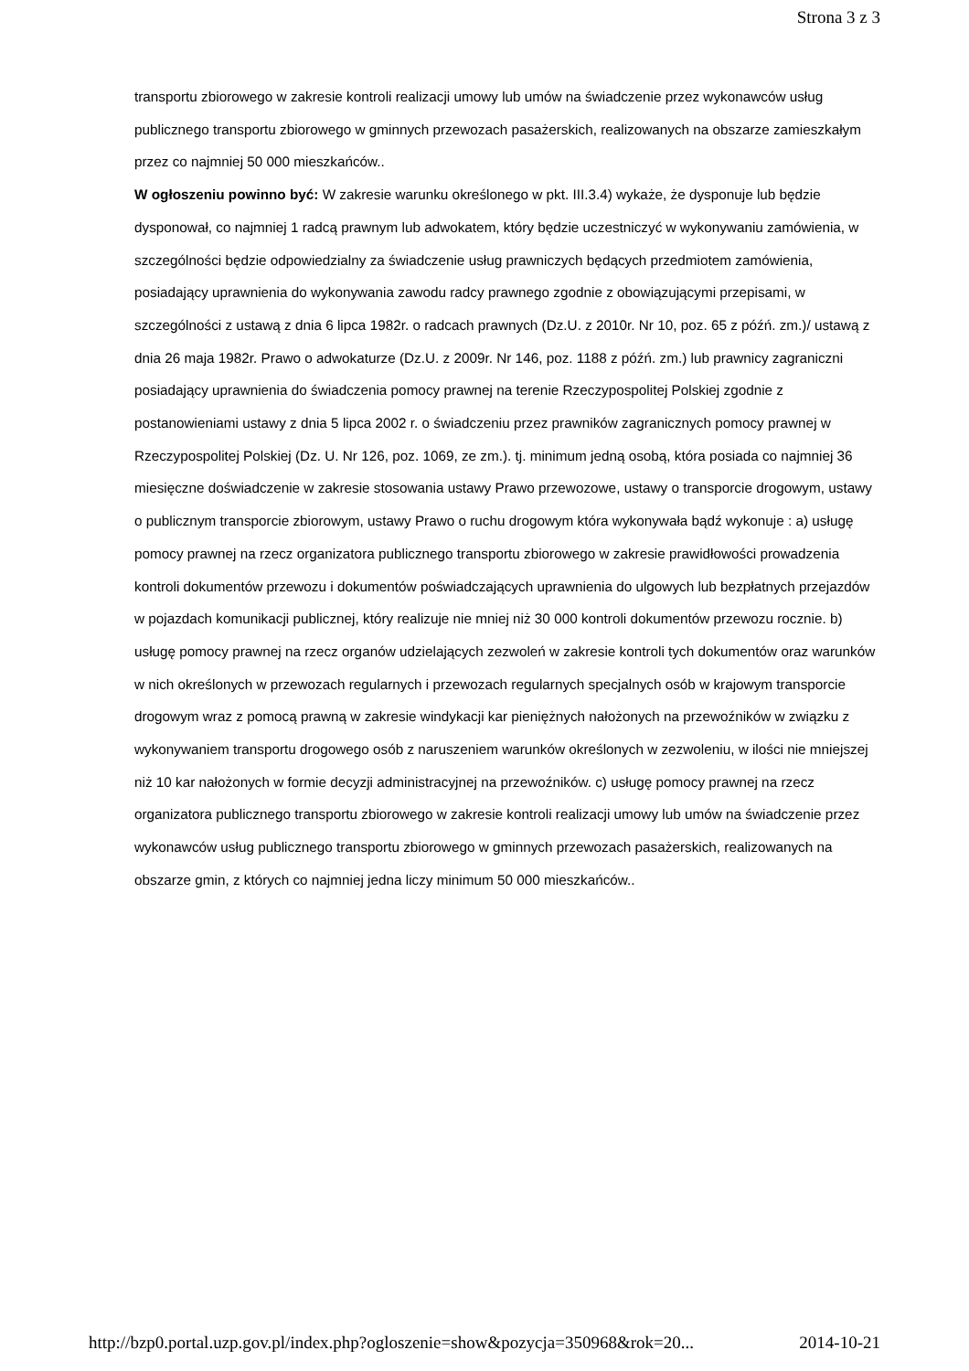Strona 3 z 3
transportu zbiorowego w zakresie kontroli realizacji umowy lub umów na świadczenie przez wykonawców usług publicznego transportu zbiorowego w gminnych przewozach pasażerskich, realizowanych na obszarze zamieszkałym przez co najmniej 50 000 mieszkańców..
W ogłoszeniu powinno być: W zakresie warunku określonego w pkt. III.3.4) wykaże, że dysponuje lub będzie dysponował, co najmniej 1 radcą prawnym lub adwokatem, który będzie uczestniczyć w wykonywaniu zamówienia, w szczególności będzie odpowiedzialny za świadczenie usług prawniczych będących przedmiotem zamówienia, posiadający uprawnienia do wykonywania zawodu radcy prawnego zgodnie z obowiązującymi przepisami, w szczególności z ustawą z dnia 6 lipca 1982r. o radcach prawnych (Dz.U. z 2010r. Nr 10, poz. 65 z późń. zm.)/ ustawą z dnia 26 maja 1982r. Prawo o adwokaturze (Dz.U. z 2009r. Nr 146, poz. 1188 z późń. zm.) lub prawnicy zagraniczni posiadający uprawnienia do świadczenia pomocy prawnej na terenie Rzeczypospolitej Polskiej zgodnie z postanowieniami ustawy z dnia 5 lipca 2002 r. o świadczeniu przez prawników zagranicznych pomocy prawnej w Rzeczypospolitej Polskiej (Dz. U. Nr 126, poz. 1069, ze zm.). tj. minimum jedną osobą, która posiada co najmniej 36 miesięczne doświadczenie w zakresie stosowania ustawy Prawo przewozowe, ustawy o transporcie drogowym, ustawy o publicznym transporcie zbiorowym, ustawy Prawo o ruchu drogowym która wykonywała bądź wykonuje : a) usługę pomocy prawnej na rzecz organizatora publicznego transportu zbiorowego w zakresie prawidłowości prowadzenia kontroli dokumentów przewozu i dokumentów poświadczających uprawnienia do ulgowych lub bezpłatnych przejazdów w pojazdach komunikacji publicznej, który realizuje nie mniej niż 30 000 kontroli dokumentów przewozu rocznie. b) usługę pomocy prawnej na rzecz organów udzielających zezwoleń w zakresie kontroli tych dokumentów oraz warunków w nich określonych w przewozach regularnych i przewozach regularnych specjalnych osób w krajowym transporcie drogowym wraz z pomocą prawną w zakresie windykacji kar pieniężnych nałożonych na przewoźników w związku z wykonywaniem transportu drogowego osób z naruszeniem warunków określonych w zezwoleniu, w ilości nie mniejszej niż 10 kar nałożonych w formie decyzji administracyjnej na przewoźników. c) usługę pomocy prawnej na rzecz organizatora publicznego transportu zbiorowego w zakresie kontroli realizacji umowy lub umów na świadczenie przez wykonawców usług publicznego transportu zbiorowego w gminnych przewozach pasażerskich, realizowanych na obszarze gmin, z których co najmniej jedna liczy minimum 50 000 mieszkańców..
http://bzp0.portal.uzp.gov.pl/index.php?ogloszenie=show&pozycja=350968&rok=20... 2014-10-21